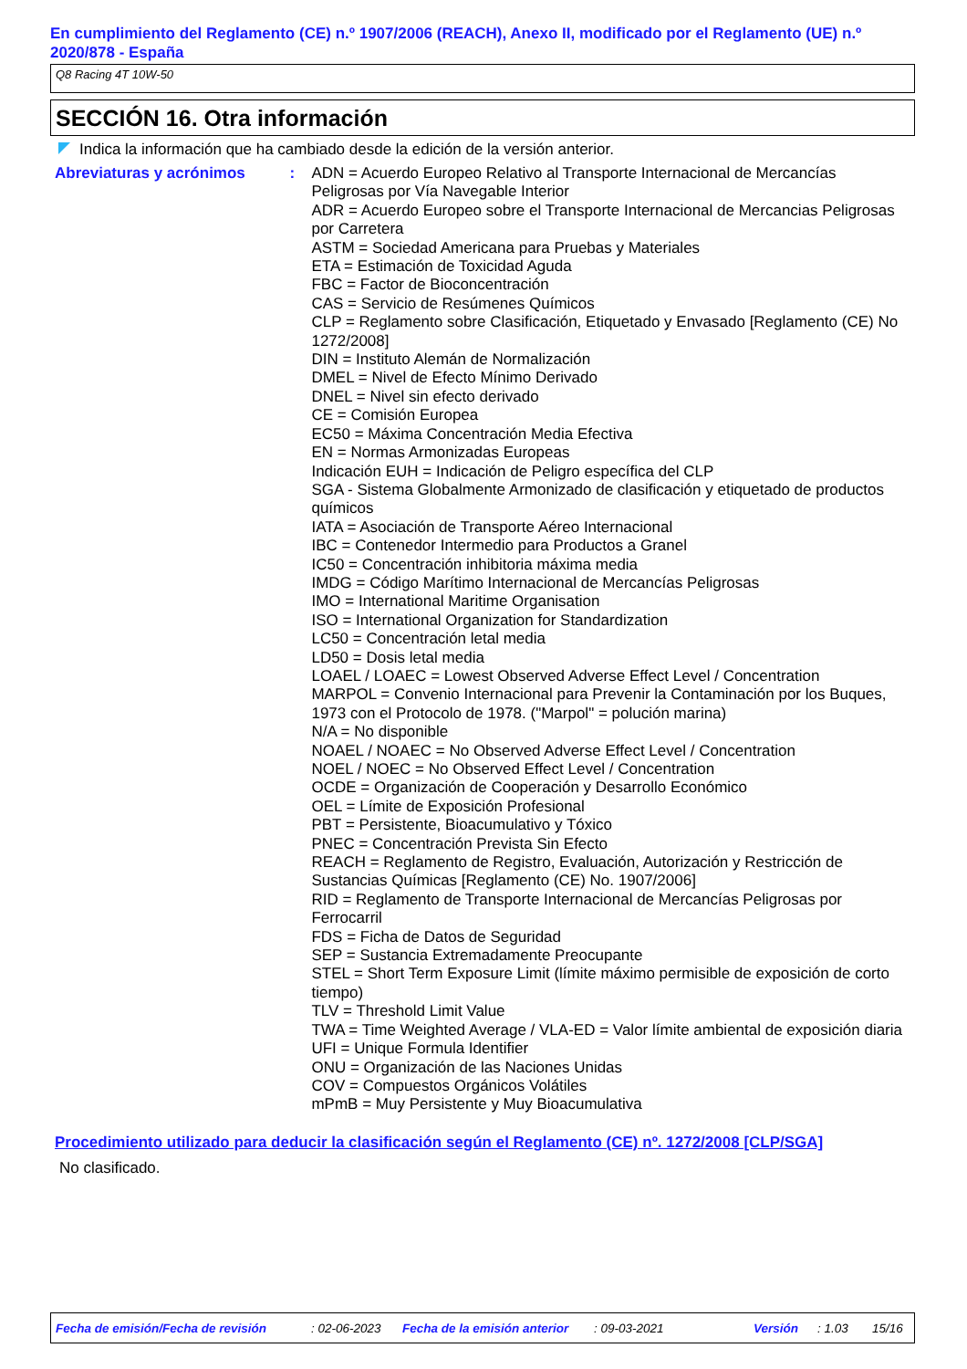En cumplimiento del Reglamento (CE) n.º 1907/2006 (REACH), Anexo II, modificado por el Reglamento (UE) n.º 2020/878 - España
Q8 Racing 4T 10W-50
SECCIÓN 16. Otra información
Indica la información que ha cambiado desde la edición de la versión anterior.
Abreviaturas y acrónimos : ADN = Acuerdo Europeo Relativo al Transporte Internacional de Mercancías Peligrosas por Vía Navegable Interior
ADR = Acuerdo Europeo sobre el Transporte Internacional de Mercancias Peligrosas por Carretera
ASTM = Sociedad Americana para Pruebas y Materiales
ETA = Estimación de Toxicidad Aguda
FBC = Factor de Bioconcentración
CAS = Servicio de Resúmenes Químicos
CLP = Reglamento sobre Clasificación, Etiquetado y Envasado [Reglamento (CE) No 1272/2008]
DIN = Instituto Alemán de Normalización
DMEL = Nivel de Efecto Mínimo Derivado
DNEL = Nivel sin efecto derivado
CE = Comisión Europea
EC50 = Máxima Concentración Media Efectiva
EN = Normas Armonizadas Europeas
Indicación EUH = Indicación de Peligro específica del CLP
SGA - Sistema Globalmente Armonizado de clasificación y etiquetado de productos químicos
IATA = Asociación de Transporte Aéreo Internacional
IBC = Contenedor Intermedio para Productos a Granel
IC50 = Concentración inhibitoria máxima media
IMDG = Código Marítimo Internacional de Mercancías Peligrosas
IMO = International Maritime Organisation
ISO = International Organization for Standardization
LC50 = Concentración letal media
LD50 = Dosis letal media
LOAEL / LOAEC = Lowest Observed Adverse Effect Level / Concentration
MARPOL = Convenio Internacional para Prevenir la Contaminación por los Buques, 1973 con el Protocolo de 1978. ("Marpol" = polución marina)
N/A = No disponible
NOAEL / NOAEC = No Observed Adverse Effect Level / Concentration
NOEL / NOEC = No Observed Effect Level / Concentration
OCDE = Organización de Cooperación y Desarrollo Económico
OEL = Límite de Exposición Profesional
PBT = Persistente, Bioacumulativo y Tóxico
PNEC = Concentración Prevista Sin Efecto
REACH = Reglamento de Registro, Evaluación, Autorización y Restricción de Sustancias Químicas [Reglamento (CE) No. 1907/2006]
RID = Reglamento de Transporte Internacional de Mercancías Peligrosas por Ferrocarril
FDS = Ficha de Datos de Seguridad
SEP = Sustancia Extremadamente Preocupante
STEL = Short Term Exposure Limit (límite máximo permisible de exposición de corto tiempo)
TLV = Threshold Limit Value
TWA = Time Weighted Average / VLA-ED = Valor límite ambiental de exposición diaria
UFI = Unique Formula Identifier
ONU = Organización de las Naciones Unidas
COV = Compuestos Orgánicos Volátiles
mPmB = Muy Persistente y Muy Bioacumulativa
Procedimiento utilizado para deducir la clasificación según el Reglamento (CE) nº. 1272/2008 [CLP/SGA]
No clasificado.
Fecha de emisión/Fecha de revisión: 02-06-2023 Fecha de la emisión anterior: 09-03-2021 Versión: 1.03 15/16